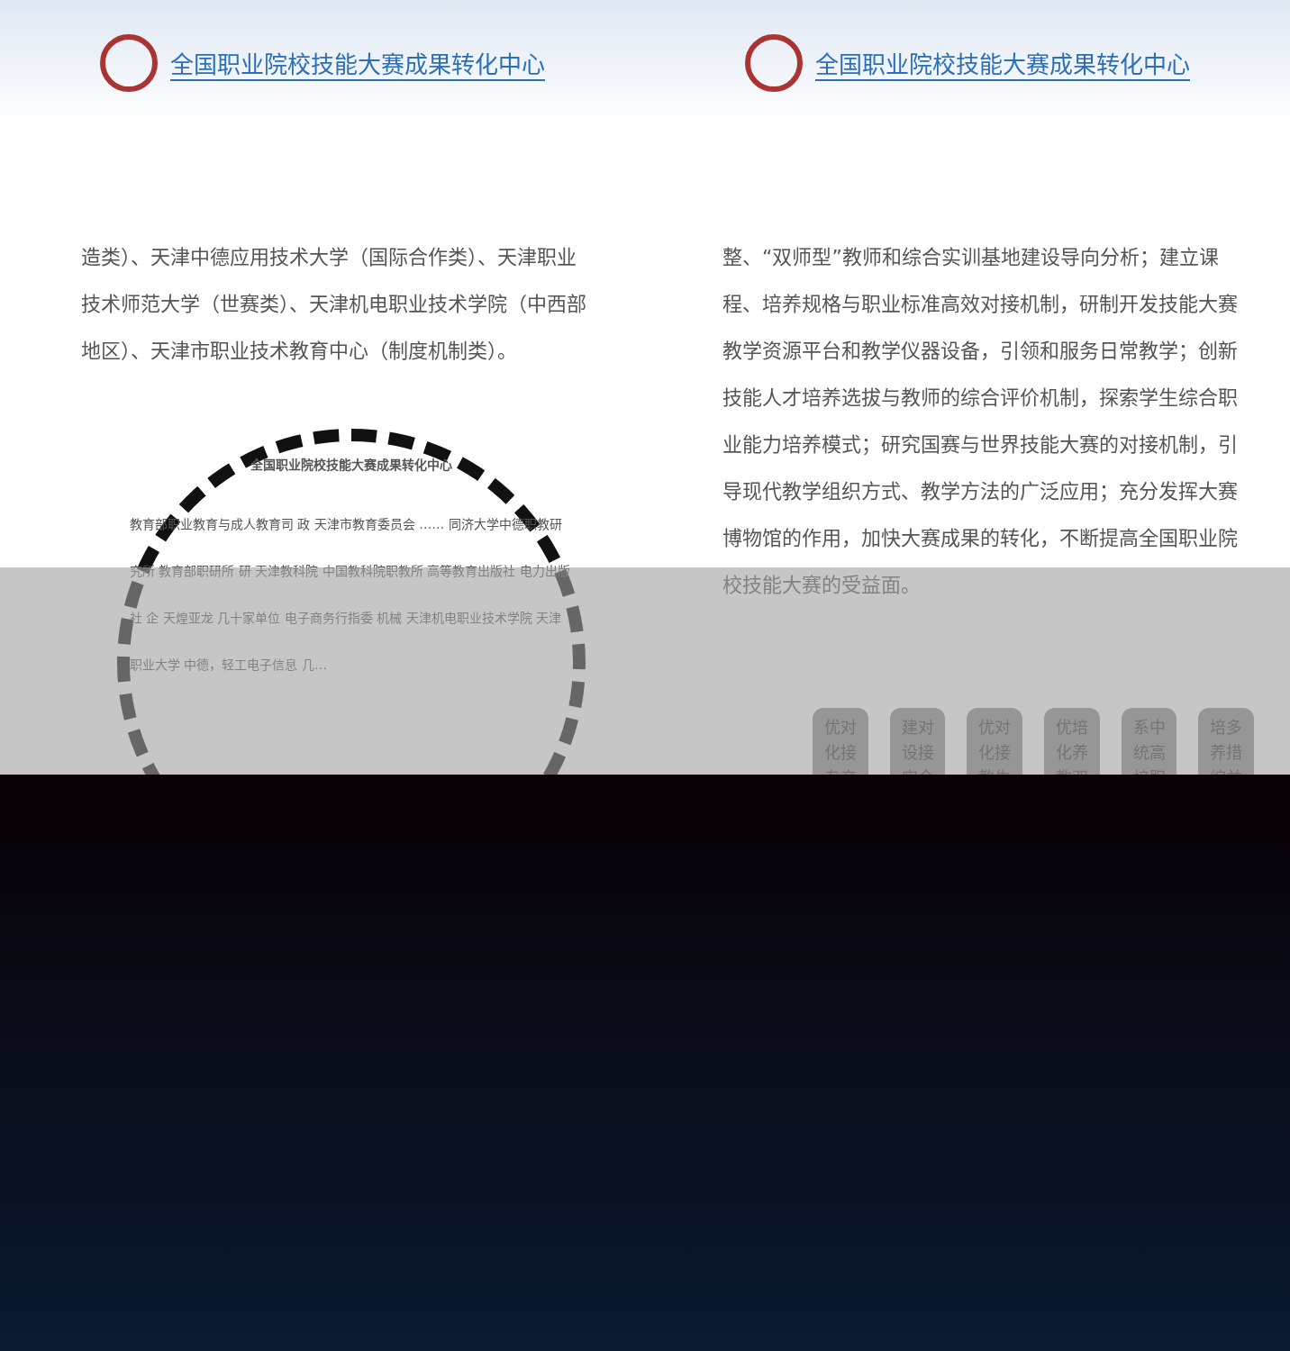全国职业院校技能大赛成果转化中心 全国职业院校技能大赛成果转化中心
造类）、天津中德应用技术大学（国际合作类）、天津职业技术师范大学（世赛类）、天津机电职业技术学院（中西部地区）、天津市职业技术教育中心（制度机制类）。
全国职业院校技能大赛成果转化中心
教育部职业教育与成人教育司 政 天津市教育委员会 …… 同济大学中德职教研究所 教育部职研所 研 天津教科院 中国教科院职教所 高等教育出版社 电力出版社 企 天煌亚龙 几十家单位 电子商务行指委 机械 天津机电职业技术学院 天津职业大学 中德，轻工电子信息 几…
整、“双师型”教师和综合实训基地建设导向分析；建立课程、培养规格与职业标准高效对接机制，研制开发技能大赛教学资源平台和教学仪器设备，引领和服务日常教学；创新技能人才培养选拔与教师的综合评价机制，探索学生综合职业能力培养模式；研究国赛与世界技能大赛的对接机制，引导现代教学组织方式、教学方法的广泛应用；充分发挥大赛博物馆的作用，加快大赛成果的转化，不断提高全国职业院校技能大赛的受益面。
优对
化接
专产
建对
设接
实企
优对
化接
教生
优培
化养
教双
系中
统高
培职
培多
养措
综并